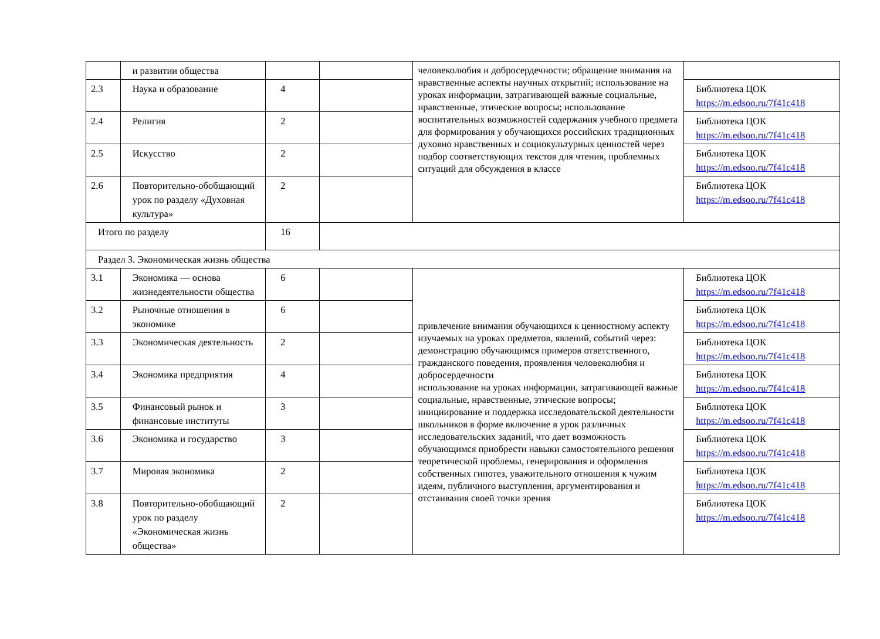| | и развитии общества | | | человеколюбия и добросердечности; обращение внимания на нравственные аспекты научных открытий; использование на уроках информации, затрагивающей важные социальные, нравственные, этические вопросы; использование воспитательных возможностей содержания учебного предмета для формирования у обучающихся российских традиционных духовно нравственных и социокультурных ценностей через подбор соответствующих текстов для чтения, проблемных ситуаций для обсуждения в классе | |
| 2.3 | Наука и образование | 4 | | | Библиотека ЦОК https://m.edsoo.ru/7f41c418 |
| 2.4 | Религия | 2 | | | Библиотека ЦОК https://m.edsoo.ru/7f41c418 |
| 2.5 | Искусство | 2 | | | Библиотека ЦОК https://m.edsoo.ru/7f41c418 |
| 2.6 | Повторительно-обобщающий урок по разделу «Духовная культура» | 2 | | | Библиотека ЦОК https://m.edsoo.ru/7f41c418 |
| Итого по разделу | | 16 | | | |
| Раздел 3. Экономическая жизнь общества | | | | | |
| 3.1 | Экономика — основа жизнедеятельности общества | 6 | | привлечение внимания обучающихся к ценностному аспекту изучаемых на уроках предметов, явлений, событий через: демонстрацию обучающимся примеров ответственного, гражданского поведения, проявления человеколюбия и добросердечности использование на уроках информации, затрагивающей важные социальные, нравственные, этические вопросы; инициирование и поддержка исследовательской деятельности школьников в форме включение в урок различных исследовательских заданий, что дает возможность обучающимся приобрести навыки самостоятельного решения теоретической проблемы, генерирования и оформления собственных гипотез, уважительного отношения к чужим идеям, публичного выступления, аргументирования и отстаивания своей точки зрения | Библиотека ЦОК https://m.edsoo.ru/7f41c418 |
| 3.2 | Рыночные отношения в экономике | 6 | | | Библиотека ЦОК https://m.edsoo.ru/7f41c418 |
| 3.3 | Экономическая деятельность | 2 | | | Библиотека ЦОК https://m.edsoo.ru/7f41c418 |
| 3.4 | Экономика предприятия | 4 | | | Библиотека ЦОК https://m.edsoo.ru/7f41c418 |
| 3.5 | Финансовый рынок и финансовые институты | 3 | | | Библиотека ЦОК https://m.edsoo.ru/7f41c418 |
| 3.6 | Экономика и государство | 3 | | | Библиотека ЦОК https://m.edsoo.ru/7f41c418 |
| 3.7 | Мировая экономика | 2 | | | Библиотека ЦОК https://m.edsoo.ru/7f41c418 |
| 3.8 | Повторительно-обобщающий урок по разделу «Экономическая жизнь общества» | 2 | | | Библиотека ЦОК https://m.edsoo.ru/7f41c418 |